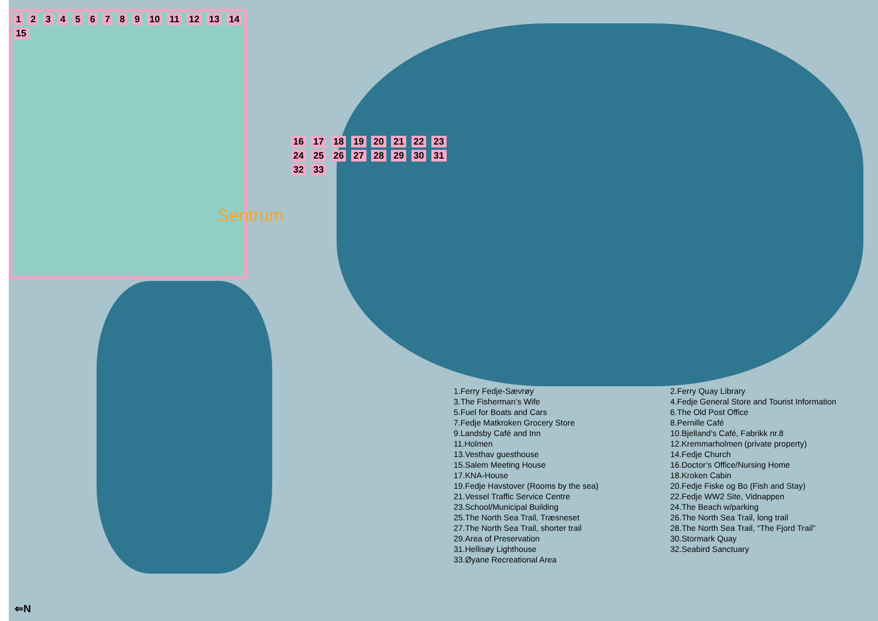Sentrum
1 2 3 4 5 6 7 8 9 10 11 12 13 14 15
16 17 18 19 20 21 22 23 24 25 26 27 28 29 30 31 32 33
1.Ferry Fedje-Sævrøy
2.Ferry Quay Library
3.The Fisherman’s Wife
4.Fedje General Store and Tourist Information
5.Fuel for Boats and Cars
6.The Old Post Office
7.Fedje Matkroken Grocery Store
8.Pernille Café
9.Landsby Café and Inn
10.Bjelland’s Café, Fabrikk nr.8
11.Holmen
12.Kremmarholmen (private property)
13.Vesthav guesthouse
14.Fedje Church
15.Salem Meeting House
16.Doctor’s Office/Nursing Home
17.KNA-House
18.Kroken Cabin
19.Fedje Havstover (Rooms by the sea)
20.Fedje Fiske og Bo (Fish and Stay)
21.Vessel Traffic Service Centre
22.Fedje WW2 Site, Vidnappen
23.School/Municipal Building
24.The Beach w/parking
25.The North Sea Trail, Træsneset
26.The North Sea Trail, long trail
27.The North Sea Trail, shorter trail
28.The North Sea Trail, “The Fjord Trail”
29.Area of Preservation
30.Stormark Quay
31.Hellisøy Lighthouse
32.Seabird Sanctuary
33.Øyane Recreational Area
⇐N